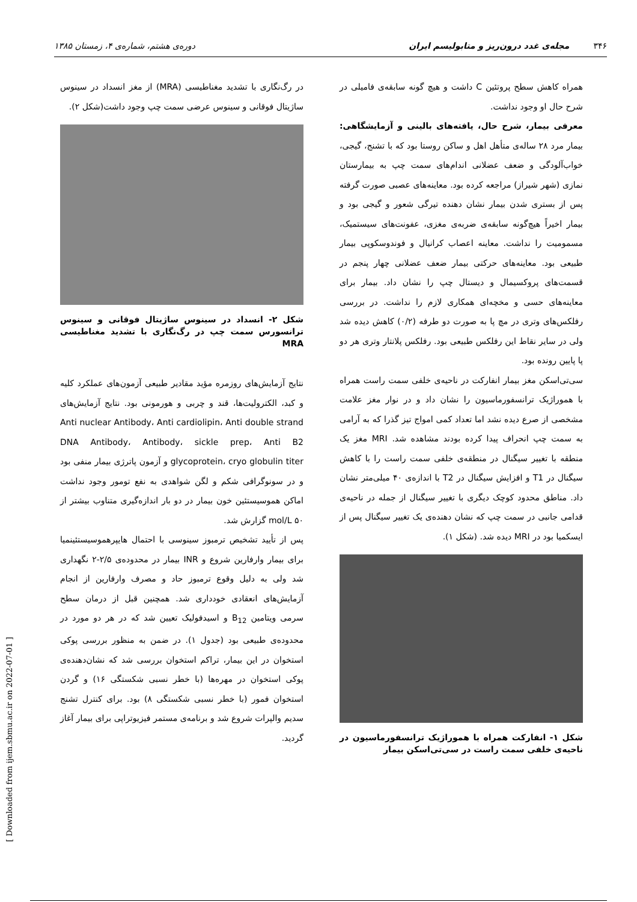۳۴۶ مجله‌ی غدد درون‌ریز و متابولیسم ایران دوره‌ی هشتم، شماره‌ی ۴، زمستان ۱۳۸۵
همراه کاهش سطح پروتئین C داشت و هیچ گونه سابقه‌ی فامیلی در شرح حال او وجود نداشت.
معرفی بیمار، شرح حال، یافته‌های بالینی و آزمایشگاهی: بیمار مرد ۲۸ ساله‌ی متأهل اهل و ساکن روستا بود که با تشنج، گیجی، خواب‌آلودگی و ضعف عضلانی اندام‌های سمت چپ به بیمارستان نمازی (شهر شیراز) مراجعه کرده بود. معاینه‌های عصبی صورت گرفته پس از بستری شدن بیمار نشان دهنده تیرگی شعور و گیجی بود و بیمار اخیراً هیچ‌گونه سابقه‌ی ضربه‌ی مغزی، عفونت‌های سیستمیک، مسمومیت را نداشت. معاینه اعصاب کرانیال و فوندوسکوپی بیمار طبیعی بود. معاینه‌های حرکتی بیمار ضعف عضلانی چهار پنجم در قسمت‌های پروکسیمال و دیستال چپ را نشان داد. بیمار برای معاینه‌های حسی و مخچه‌ای همکاری لازم را نداشت. در بررسی رفلکس‌های وتری در مچ پا به صورت دو طرفه (۰/۲) کاهش دیده شد ولی در سایر نقاط این رفلکس طبیعی بود. رفلکس پلانتار وتری هر دو پا پایین رونده بود.
سی‌تی‌اسکن مغز بیمار انفارکت در ناحیه‌ی خلفی سمت راست همراه با هموراژیک ترانسفورماسیون را نشان داد و در نوار مغز علامت مشخصی از صرع دیده نشد اما تعداد کمی امواج تیز گذرا که به آرامی به سمت چپ انحراف پیدا کرده بودند مشاهده شد. MRI مغز یک منطقه با تغییر سیگنال در منطقه‌ی خلفی سمت راست را با کاهش سیگنال در T1 و افزایش سیگنال در T2 با اندازه‌ی ۴۰ میلی‌متر نشان داد. مناطق محدود کوچک دیگری با تغییر سیگنال از جمله در ناحیه‌ی قدامی جانبی در سمت چپ که نشان دهنده‌ی یک تغییر سیگنال پس از ایسکمیا بود در MRI دیده شد. (شکل ۱).
شکل ۱- انفارکت همراه با هموراژیک ترانسفورماسیون در ناحیه‌ی خلفی سمت راست در سی‌تی‌اسکن بیمار
در رگ‌نگاری با تشدید مغناطیسی (MRA) از مغز انسداد در سینوس ساژیتال فوقانی و سینوس عرضی سمت چپ وجود داشت(شکل ۲).
شکل ۲- انسداد در سینوس ساژیتال فوقانی و سینوس ترانسورس سمت چپ در رگ‌نگاری با تشدید مغناطیسی MRA
نتایج آزمایش‌های روزمره مؤید مقادیر طبیعی آزمون‌های عملکرد کلیه و کبد، الکترولیت‌ها، قند و چربی و هورمونی بود. نتایج آزمایش‌های Anti nuclear Antibody، Anti cardiolipin، Anti double strand DNA Antibody، Antibody، sickle prep، Anti B2 glycoprotein، cryo globulin titer و آزمون پاترژی بیمار منفی بود و در سونوگرافی شکم و لگن شواهدی به نفع تومور وجود نداشت اماکن هموسیستئین خون بیمار در دو بار اندازه‌گیری متناوب بیشتر از ۵۰ mol/L گزارش شد.
پس از تأیید تشخیص ترمبوز سینوسی با احتمال هایپرهموسیستئینمیا برای بیمار وارفارین شروع و INR بیمار در محدوده‌ی ۲/۵-۲ نگهداری شد ولی به دلیل وقوع ترمبوز حاد و مصرف وارفارین از انجام آزمایش‌های انعقادی خودداری شد. همچنین قبل از درمان سطح سرمی ویتامین B<sub>12</sub> و اسیدفولیک تعیین شد که در هر دو مورد در محدوده‌ی طبیعی بود (جدول ۱). در ضمن به منظور بررسی پوکی استخوان در این بیمار، تراکم استخوان بررسی شد که نشان‌دهنده‌ی پوکی استخوان در مهره‌ها (با خطر نسبی شکستگی ۱۶) و گردن استخوان فمور (با خطر نسبی شکستگی ۸) بود. برای کنترل تشنج سدیم والپرات شروع شد و برنامه‌ی مستمر فیزیوتراپی برای بیمار آغاز گردید.
[ Downloaded from ijem.sbmu.ac.ir on 2022-07-01 ]